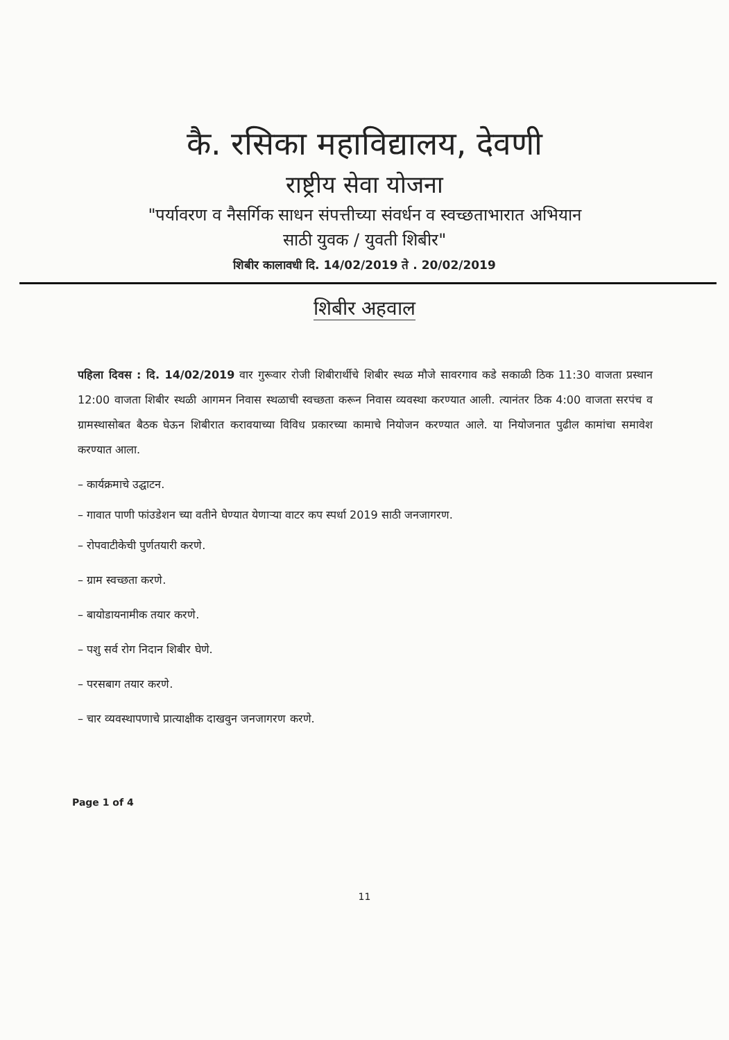कै. रसिका महाविद्यालय, देवणी
राष्ट्रीय सेवा योजना
"पर्यावरण व नैसर्गिक साधन संपत्तीच्या संवर्धन व स्वच्छताभारात अभियान
साठी युवक / युवती शिबीर"
शिबीर कालावधी दि. 14/02/2019 ते . 20/02/2019
शिबीर अहवाल
पहिला दिवस : दि. 14/02/2019 वार गुरूवार रोजी शिबीरार्थीचे शिबीर स्थळ मौजे सावरगाव कडे सकाळी ठिक 11:30 वाजता प्रस्थान 12:00 वाजता शिबीर स्थळी आगमन निवास स्थळाची स्वच्छता करून निवास व्यवस्था करण्यात आली. त्यानंतर ठिक 4:00 वाजता सरपंच व ग्रामस्थासोबत बैठक घेऊन शिबीरात करावयाच्या विविध प्रकारच्या कामाचे नियोजन करण्यात आले. या नियोजनात पुढील कामांचा समावेश करण्यात आला.
– कार्यक्रमाचे उद्घाटन.
– गावात पाणी फांउडेशन च्या वतीने घेण्यात येणाऱ्या वाटर कप स्पर्धा 2019 साठी जनजागरण.
– रोपवाटीकेची पुर्णतयारी करणे.
– ग्राम स्वच्छता करणे.
– बायोडायनामीक तयार करणे.
– पशु सर्व रोग निदान शिबीर घेणे.
– परसबाग तयार करणे.
– चार व्यवस्थापणाचे प्रात्याक्षीक दाखवुन जनजागरण करणे.
Page 1 of 4
11